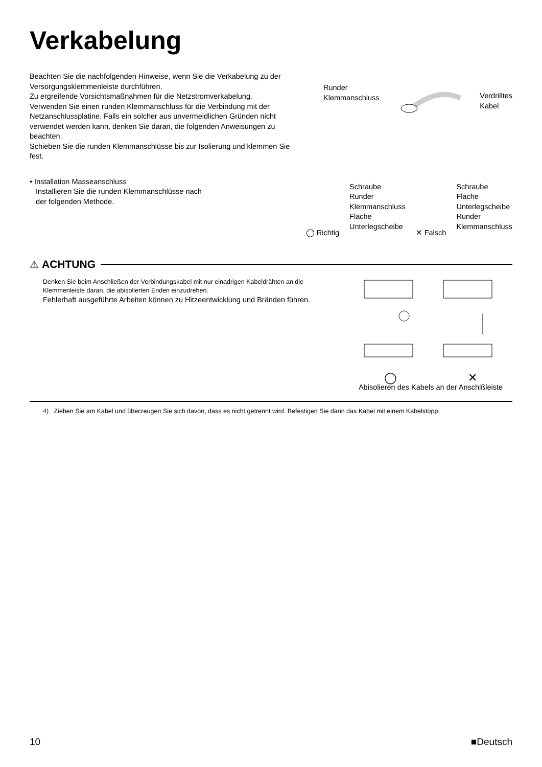Verkabelung
Beachten Sie die nachfolgenden Hinweise, wenn Sie die Verkabelung zu der Versorgungsklemmenleiste durchführen.
Zu ergreifende Vorsichtsmaßnahmen für die Netzstromverkabelung.
Verwenden Sie einen runden Klemmanschluss für die Verbindung mit der Netzanschlussplatine. Falls ein solcher aus unvermeidlichen Gründen nicht verwendet werden kann, denken Sie daran, die folgenden Anweisungen zu beachten.
Schieben Sie die runden Klemmanschlüsse bis zur Isolierung und klemmen Sie fest.
Runder
Klemmanschluss
Verdrilltes
Kabel
• Installation Masseanschluss
Installieren Sie die runden Klemmanschlüsse nach
der folgenden Methode.
◯ Richtig
Schraube
Runder
Klemmanschluss
Flache
Unterlegscheibe
✕ Falsch
Schraube
Flache
Unterlegscheibe
Runder
Klemmanschluss
⚠ ACHTUNG
Denken Sie beim Anschließen der Verbindungskabel mit nur einadrigen Kabeldrähten an die Klemmenleiste daran, die abisolierten Enden einzudrehen.
Fehlerhaft ausgeführte Arbeiten können zu Hitzeentwicklung und Bränden führen.
◯ ✕
Abisolieren des Kabels an der Anschlßleiste
4) Ziehen Sie am Kabel und überzeugen Sie sich davon, dass es nicht getrennt wird. Befestigen Sie dann das Kabel mit einem Kabelstopp.
10 ■Deutsch